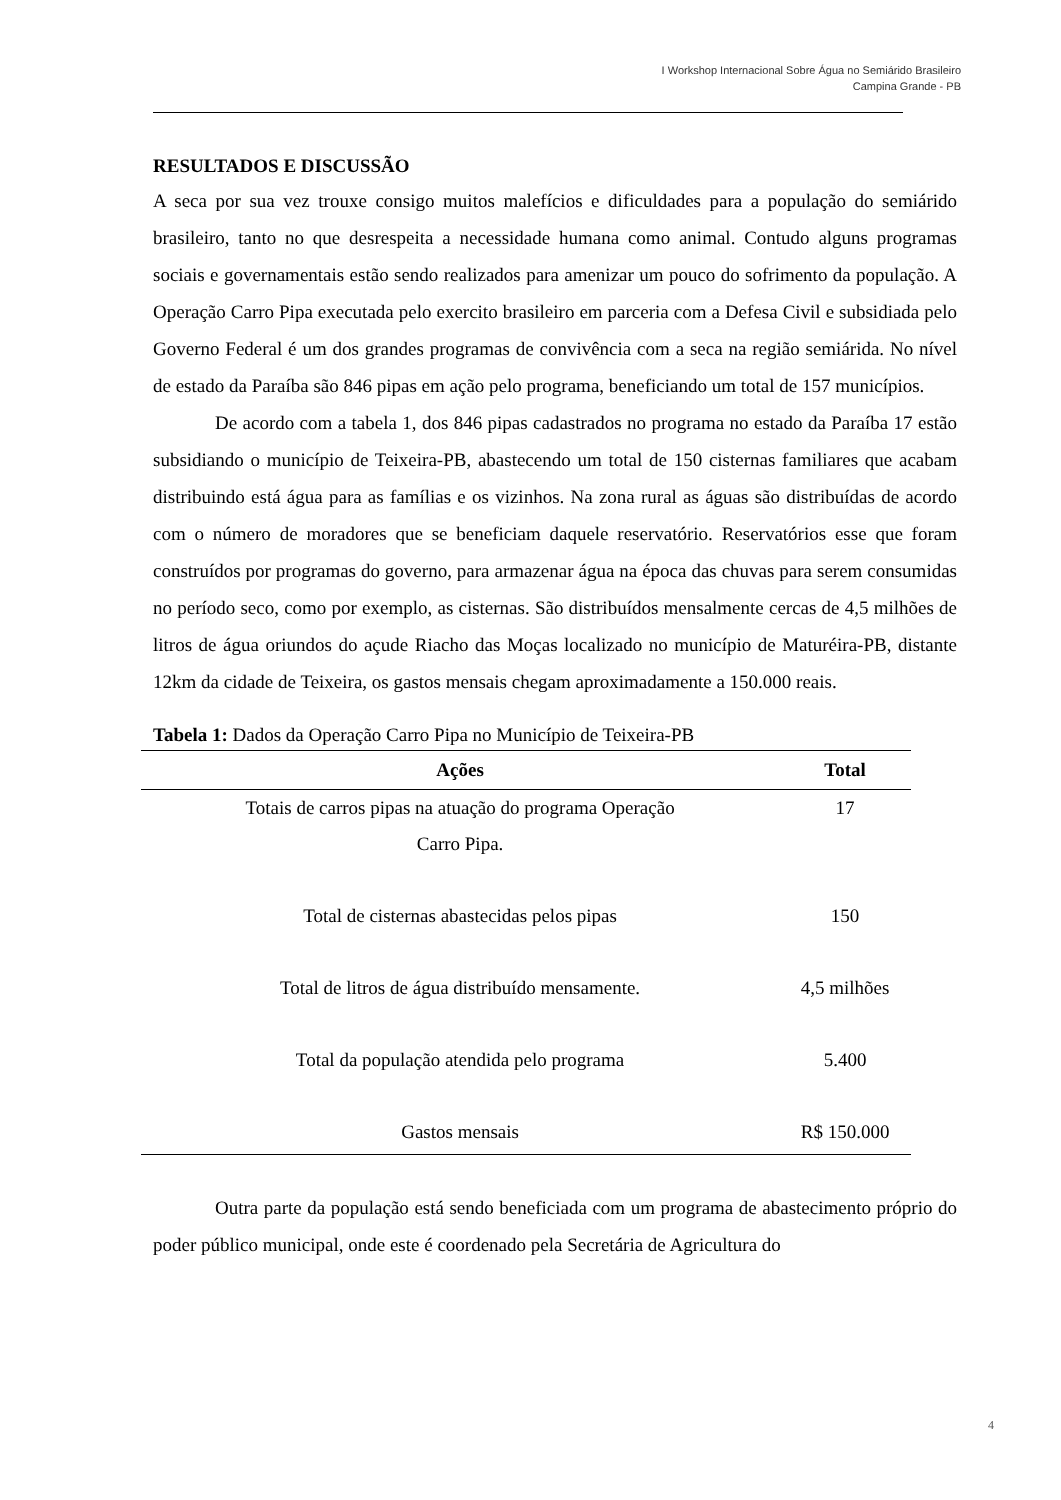I Workshop Internacional Sobre Água no Semiárido Brasileiro
Campina Grande - PB
RESULTADOS E DISCUSSÃO
A seca por sua vez trouxe consigo muitos malefícios e dificuldades para a população do semiárido brasileiro, tanto no que desrespeita a necessidade humana como animal. Contudo alguns programas sociais e governamentais estão sendo realizados para amenizar um pouco do sofrimento da população. A Operação Carro Pipa executada pelo exercito brasileiro em parceria com a Defesa Civil e subsidiada pelo Governo Federal é um dos grandes programas de convivência com a seca na região semiárida. No nível de estado da Paraíba são 846 pipas em ação pelo programa, beneficiando um total de 157 municípios.
De acordo com a tabela 1, dos 846 pipas cadastrados no programa no estado da Paraíba 17 estão subsidiando o município de Teixeira-PB, abastecendo um total de 150 cisternas familiares que acabam distribuindo está água para as famílias e os vizinhos. Na zona rural as águas são distribuídas de acordo com o número de moradores que se beneficiam daquele reservatório. Reservatórios esse que foram construídos por programas do governo, para armazenar água na época das chuvas para serem consumidas no período seco, como por exemplo, as cisternas. São distribuídos mensalmente cercas de 4,5 milhões de litros de água oriundos do açude Riacho das Moças localizado no município de Maturéira-PB, distante 12km da cidade de Teixeira, os gastos mensais chegam aproximadamente a 150.000 reais.
Tabela 1: Dados da Operação Carro Pipa no Município de Teixeira-PB
| Ações | Total |
| --- | --- |
| Totais de carros pipas na atuação do programa Operação Carro Pipa. | 17 |
| Total de cisternas abastecidas pelos pipas | 150 |
| Total de litros de água distribuído mensamente. | 4,5 milhões |
| Total da população atendida pelo programa | 5.400 |
| Gastos mensais | R$ 150.000 |
Outra parte da população está sendo beneficiada com um programa de abastecimento próprio do poder público municipal, onde este é coordenado pela Secretária de Agricultura do
4